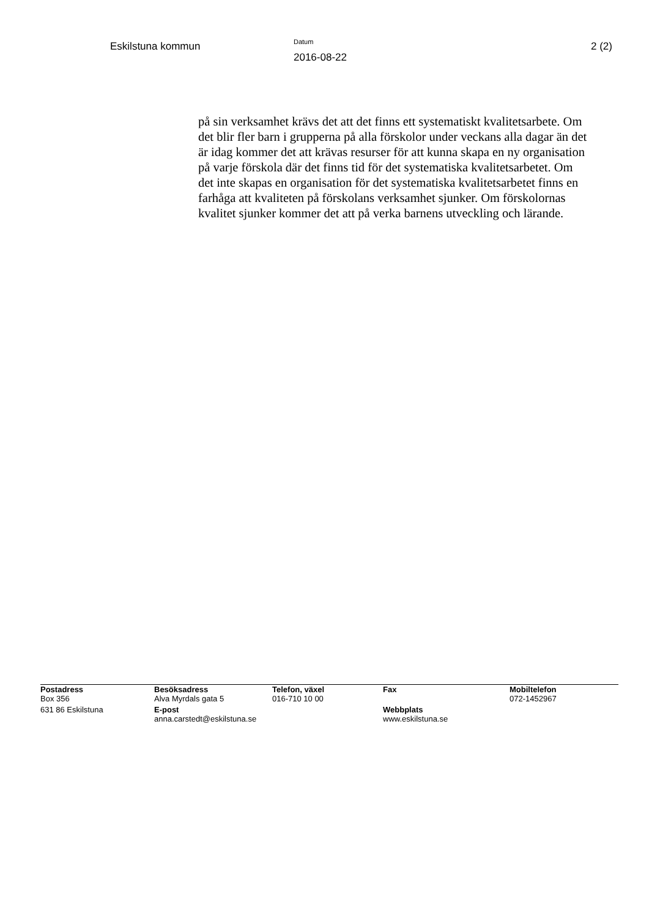Eskilstuna kommun
Datum
2016-08-22
2 (2)
på sin verksamhet krävs det att det finns ett systematiskt kvalitetsarbete. Om det blir fler barn i grupperna på alla förskolor under veckans alla dagar än det är idag kommer det att krävas resurser för att kunna skapa en ny organisation på varje förskola där det finns tid för det systematiska kvalitetsarbetet. Om det inte skapas en organisation för det systematiska kvalitetsarbetet finns en farhåga att kvaliteten på förskolans verksamhet sjunker. Om förskolornas kvalitet sjunker kommer det att på verka barnens utveckling och lärande.
| Postadress Box 356 | Besöksadress Alva Myrdals gata 5 | Telefon, växel 016-710 10 00 | Fax | Mobiltelefon 072-1452967 |
| 631 86 Eskilstuna | E-post anna.carstedt@eskilstuna.se | | Webbplats www.eskilstuna.se | |